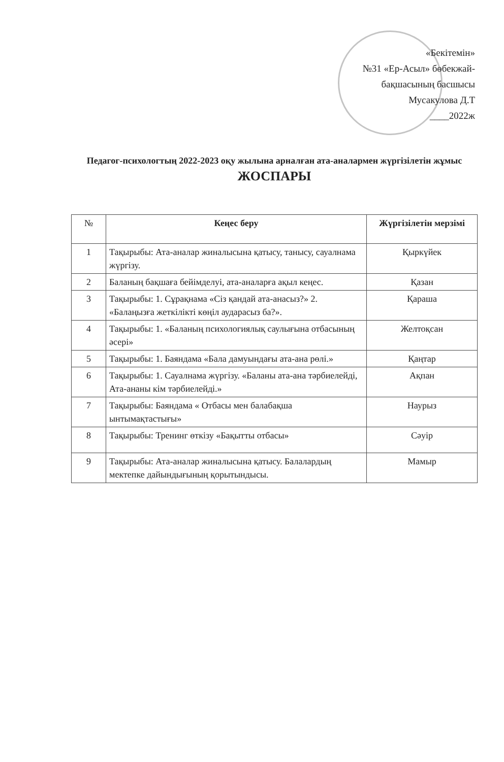«Бекітемін»
№31 «Ер-Асыл» бөбекжай-
бақшасының басшысы
Мусакулова Д.Т
____2022ж
Педагог-психологтың 2022-2023 оқу жылына арналған ата-аналармен жүргізілетін жұмыс
ЖОСПАРЫ
| № | Кеңес беру | Жүргізілетін мерзімі |
| --- | --- | --- |
| 1 | Тақырыбы: Ата-аналар жиналысына қатысу, танысу, сауалнама жүргізу. | Қыркүйек |
| 2 | Баланың бақшаға бейімделуі, ата-аналарға ақыл кеңес. | Қазан |
| 3 | Тақырыбы: 1. Сұрақнама «Сіз қандай ата-анасыз?» 2. «Балаңызға жеткілікті көңіл аударасыз ба?». | Қараша |
| 4 | Тақырыбы: 1. «Баланың психологиялық саулығына отбасының әсері» | Желтоқсан |
| 5 | Тақырыбы: 1. Баяндама «Бала дамуындағы ата-ана рөлі.» | Қаңтар |
| 6 | Тақырыбы: 1. Сауалнама жүргізу. «Баланы ата-ана тәрбиелейді, Ата-ананы кім тәрбиелейді.» | Ақпан |
| 7 | Тақырыбы: Баяндама « Отбасы мен балабақша ынтымақтастығы» | Наурыз |
| 8 | Тақырыбы: Тренинг өткізу «Бақытты отбасы» | Сәуір |
| 9 | Тақырыбы: Ата-аналар жиналысына қатысу. Балалардың мектепке дайындығының қорытындысы. | Мамыр |